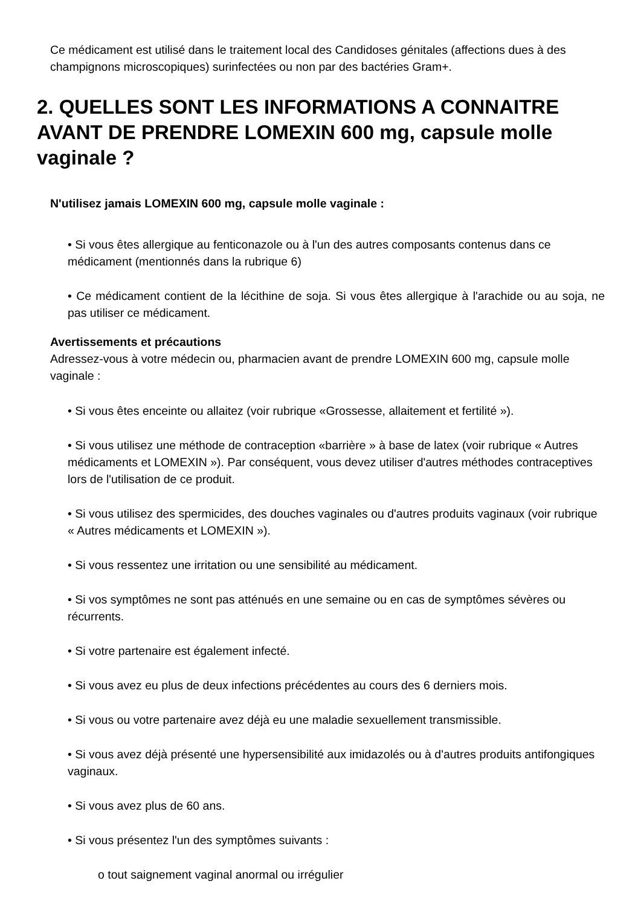Ce médicament est utilisé dans le traitement local des Candidoses génitales (affections dues à des champignons microscopiques) surinfectées ou non par des bactéries Gram+.
2. QUELLES SONT LES INFORMATIONS A CONNAITRE AVANT DE PRENDRE LOMEXIN 600 mg, capsule molle vaginale ?
N'utilisez jamais LOMEXIN 600 mg, capsule molle vaginale :
• Si vous êtes allergique au fenticonazole ou à l'un des autres composants contenus dans ce médicament (mentionnés dans la rubrique 6)
• Ce médicament contient de la lécithine de soja. Si vous êtes allergique à l'arachide ou au soja, ne pas utiliser ce médicament.
Avertissements et précautions
Adressez-vous à votre médecin ou, pharmacien avant de prendre LOMEXIN 600 mg, capsule molle vaginale :
• Si vous êtes enceinte ou allaitez (voir rubrique «Grossesse, allaitement et fertilité »).
• Si vous utilisez une méthode de contraception «barrière » à base de latex (voir rubrique « Autres médicaments et LOMEXIN »). Par conséquent, vous devez utiliser d'autres méthodes contraceptives lors de l'utilisation de ce produit.
• Si vous utilisez des spermicides, des douches vaginales ou d'autres produits vaginaux (voir rubrique « Autres médicaments et LOMEXIN »).
• Si vous ressentez une irritation ou une sensibilité au médicament.
• Si vos symptômes ne sont pas atténués en une semaine ou en cas de symptômes sévères ou récurrents.
• Si votre partenaire est également infecté.
• Si vous avez eu plus de deux infections précédentes au cours des 6 derniers mois.
• Si vous ou votre partenaire avez déjà eu une maladie sexuellement transmissible.
• Si vous avez déjà présenté une hypersensibilité aux imidazolés ou à d'autres produits antifongiques vaginaux.
• Si vous avez plus de 60 ans.
• Si vous présentez l'un des symptômes suivants :
o tout saignement vaginal anormal ou irrégulier